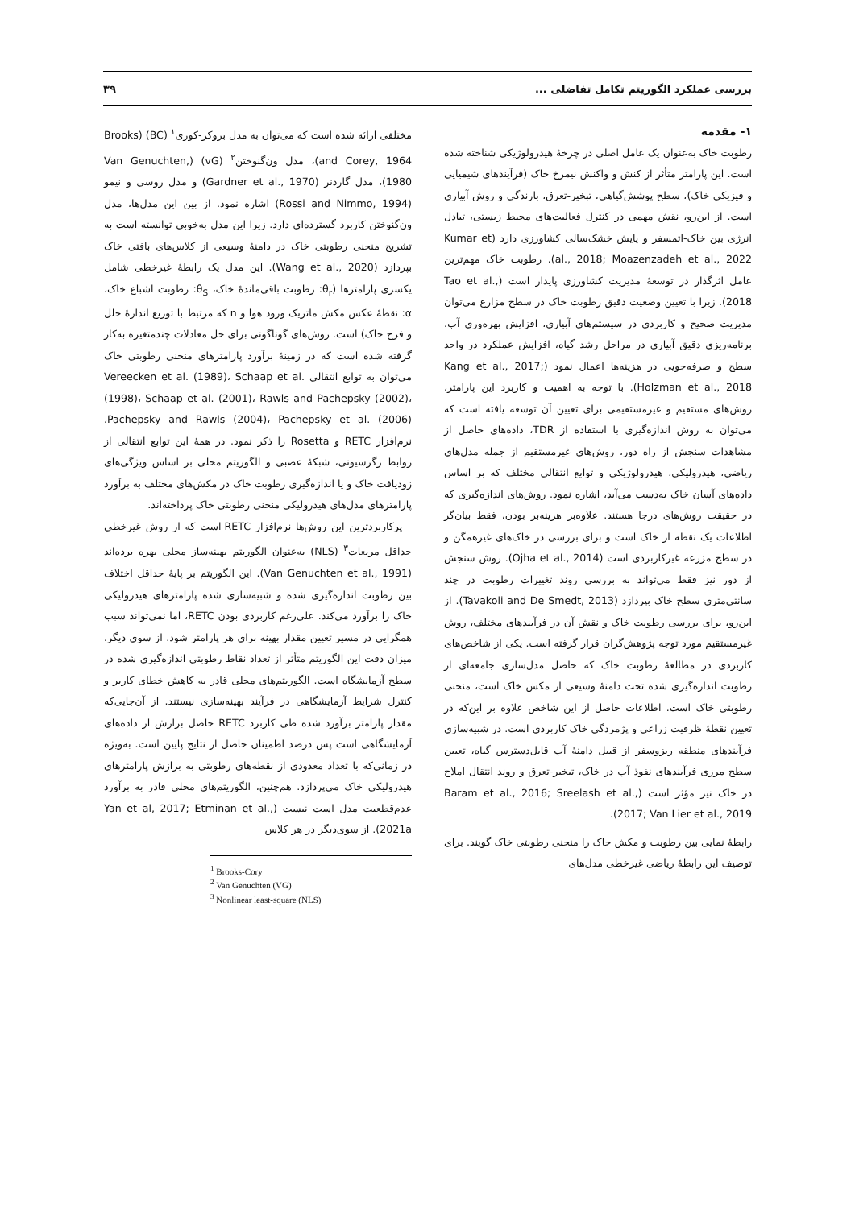بررسی عملکرد الگوریتم تکامل تفاضلی ... ۳۹
۱- مقدمه
رطوبت خاک به‌عنوان یک عامل اصلی در چرخۀ هیدرولوژیکی شناخته شده است. این پارامتر متأثر از کنش و واکنش نیمرخ خاک (فرآیندهای شیمیایی و فیزیکی خاک)، سطح پوشش‌گیاهی، تبخیر-تعرق، بارندگی و روش آبیاری است. از این‌رو، نقش مهمی در کنترل فعالیت‌های محیط زیستی، تبادل انرژی بین خاک-اتمسفر و پایش خشک‌سالی کشاورزی دارد (Kumar et al., 2018; Moazenzadeh et al., 2022). رطوبت خاک مهم‌ترین عامل اثرگذار در توسعۀ مدیریت کشاورزی پایدار است (Tao et al., 2018). زیرا با تعیین وضعیت دقیق رطوبت خاک در سطح مزارع می‌توان مدیریت صحیح و کاربردی در سیستم‌های آبیاری، افزایش بهره‌وری آب، برنامه‌ریزی دقیق آبیاری در مراحل رشد گیاه، افزایش عملکرد در واحد سطح و صرفه‌جویی در هزینه‌ها اعمال نمود (Kang et al., 2017; Holzman et al., 2018). با توجه به اهمیت و کاربرد این پارامتر، روش‌های مستقیم و غیرمستقیمی برای تعیین آن توسعه یافته است که می‌توان به روش اندازه‌گیری با استفاده از TDR، داده‌های حاصل از مشاهدات سنجش از راه دور، روش‌های غیرمستقیم از جمله مدل‌های ریاضی، هیدرولیکی، هیدرولوژیکی و توابع انتقالی مختلف که بر اساس داده‌های آسان خاک به‌دست می‌آید، اشاره نمود. روش‌های اندازه‌گیری که در حقیقت روش‌های درجا هستند. علاوه‌بر هزینه‌بر بودن، فقط بیان‌گر اطلاعات یک نقطه از خاک است و برای بررسی در خاک‌های غیرهمگن و در سطح مزرعه غیرکاربردی است (Ojha et al., 2014). روش سنجش از دور نیز فقط می‌تواند به بررسی روند تغییرات رطوبت در چند سانتی‌متری سطح خاک بپردازد (Tavakoli and De Smedt, 2013). از این‌رو، برای بررسی رطوبت خاک و نقش آن در فرآیندهای مختلف، روش غیرمستقیم مورد توجه پژوهش‌گران قرار گرفته است. یکی از شاخص‌های کاربردی در مطالعۀ رطوبت خاک که حاصل مدل‌سازی جامعه‌ای از رطوبت اندازه‌گیری شده تحت دامنۀ وسیعی از مکش خاک است، منحنی رطوبتی خاک است. اطلاعات حاصل از این شاخص علاوه بر این‌که در تعیین نقطۀ ظرفیت زراعی و پژمردگی خاک کاربردی است. در شبیه‌سازی فرآیندهای منطقه ریزوسفر از قبیل دامنۀ آب قابل‌دسترس گیاه، تعیین سطح مرزی فرآیندهای نفوذ آب در خاک، تبخیر-تعرق و روند انتقال املاح در خاک نیز مؤثر است (Baram et al., 2016; Sreelash et al., 2017; Van Lier et al., 2019).
رابطۀ نمایی بین رطوبت و مکش خاک را منحنی رطوبتی خاک گویند. برای توصیف این رابطۀ ریاضی غیرخطی مدل‌های
مختلفی ارائه شده است که می‌توان به مدل بروکز-کوری<sup>۱</sup> (BC) (Brooks and Corey, 1964)، مدل ون‌گنوختن<sup>۲</sup> (vG) (Van Genuchten, 1980)، مدل گاردنر (Gardner et al., 1970) و مدل روسی و نیمو (Rossi and Nimmo, 1994) اشاره نمود. از بین این مدل‌ها، مدل ون‌گنوختن کاربرد گسترده‌ای دارد. زیرا این مدل به‌خوبی توانسته است به تشریح منحنی رطوبتی خاک در دامنۀ وسیعی از کلاس‌های بافتی خاک بپردازد (Wang et al., 2020). این مدل یک رابطۀ غیرخطی شامل یکسری پارامترها (θ<sub>r</sub>: رطوبت باقی‌ماندۀ خاک، θ<sub>S</sub>: رطوبت اشباع خاک، α: نقطۀ عکس مکش ماتریک ورود هوا و n که مرتبط با توزیع اندازۀ خلل و فرج خاک) است. روش‌های گوناگونی برای حل معادلات چندمتغیره به‌کار گرفته شده است که در زمینۀ برآورد پارامترهای منحنی رطوبتی خاک می‌توان به توابع انتقالی Vereecken et al. (1989)، Schaap et al. (1998)، Schaap et al. (2001)، Rawls and Pachepsky (2002)، Pachepsky and Rawls (2004)، Pachepsky et al. (2006)، نرم‌افزار RETC و Rosetta را ذکر نمود. در همۀ این توابع انتقالی از روابط رگرسیونی، شبکۀ عصبی و الگوریتم محلی بر اساس ویژگی‌های زودیافت خاک و یا اندازه‌گیری رطوبت خاک در مکش‌های مختلف به برآورد پارامترهای مدل‌های هیدرولیکی منحنی رطوبتی خاک پرداخته‌اند.
پرکاربردترین این روش‌ها نرم‌افزار RETC است که از روش غیرخطی حداقل مربعات<sup>۳</sup> (NLS) به‌عنوان الگوریتم بهینه‌ساز محلی بهره برده‌اند (Van Genuchten et al., 1991). این الگوریتم بر پایۀ حداقل اختلاف بین رطوبت اندازه‌گیری شده و شبیه‌سازی شده پارامترهای هیدرولیکی خاک را برآورد می‌کند. علی‌رغم کاربردی بودن RETC، اما نمی‌تواند سبب همگرایی در مسیر تعیین مقدار بهینه برای هر پارامتر شود. از سوی دیگر، میزان دقت این الگوریتم متأثر از تعداد نقاط رطوبتی اندازه‌گیری شده در سطح آزمایشگاه است. الگوریتم‌های محلی قادر به کاهش خطای کاربر و کنترل شرایط آزمایشگاهی در فرآیند بهینه‌سازی نیستند. از آن‌جایی‌که مقدار پارامتر برآورد شده طی کاربرد RETC حاصل برازش از داده‌های آزمایشگاهی است پس درصد اطمینان حاصل از نتایج پایین است. به‌ویژه در زمانی‌که با تعداد معدودی از نقطه‌های رطوبتی به برازش پارامترهای هیدرولیکی خاک می‌پردازد. هم‌چنین، الگوریتم‌های محلی قادر به برآورد عدم‌قطعیت مدل است نیست (Yan et al, 2017; Etminan et al., 2021a). از سوی‌دیگر در هر کلاس
<sup>1</sup> Brooks-Cory
<sup>2</sup> Van Genuchten (VG)
<sup>3</sup> Nonlinear least-square (NLS)